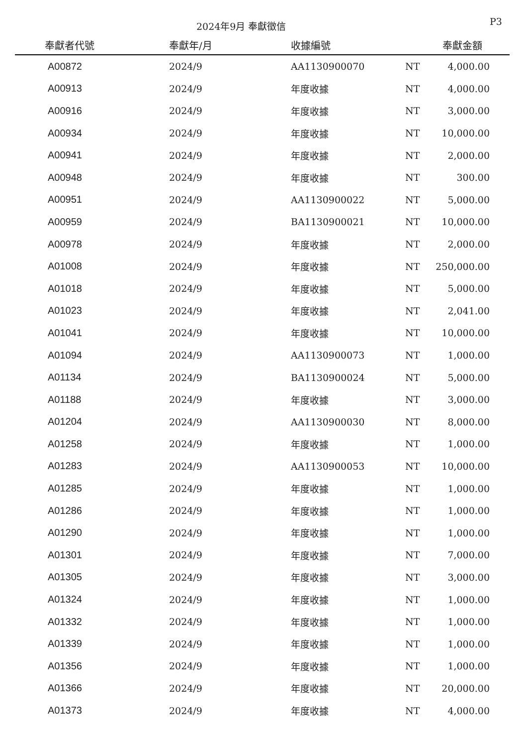2024年9月 奉獻徵信 P3
| 奉獻者代號 | 奉獻年/月 | 收據編號 | | 奉獻金額 |
| --- | --- | --- | --- | --- |
| A00872 | 2024/9 | AA1130900070 | NT | 4,000.00 |
| A00913 | 2024/9 | 年度收據 | NT | 4,000.00 |
| A00916 | 2024/9 | 年度收據 | NT | 3,000.00 |
| A00934 | 2024/9 | 年度收據 | NT | 10,000.00 |
| A00941 | 2024/9 | 年度收據 | NT | 2,000.00 |
| A00948 | 2024/9 | 年度收據 | NT | 300.00 |
| A00951 | 2024/9 | AA1130900022 | NT | 5,000.00 |
| A00959 | 2024/9 | BA1130900021 | NT | 10,000.00 |
| A00978 | 2024/9 | 年度收據 | NT | 2,000.00 |
| A01008 | 2024/9 | 年度收據 | NT | 250,000.00 |
| A01018 | 2024/9 | 年度收據 | NT | 5,000.00 |
| A01023 | 2024/9 | 年度收據 | NT | 2,041.00 |
| A01041 | 2024/9 | 年度收據 | NT | 10,000.00 |
| A01094 | 2024/9 | AA1130900073 | NT | 1,000.00 |
| A01134 | 2024/9 | BA1130900024 | NT | 5,000.00 |
| A01188 | 2024/9 | 年度收據 | NT | 3,000.00 |
| A01204 | 2024/9 | AA1130900030 | NT | 8,000.00 |
| A01258 | 2024/9 | 年度收據 | NT | 1,000.00 |
| A01283 | 2024/9 | AA1130900053 | NT | 10,000.00 |
| A01285 | 2024/9 | 年度收據 | NT | 1,000.00 |
| A01286 | 2024/9 | 年度收據 | NT | 1,000.00 |
| A01290 | 2024/9 | 年度收據 | NT | 1,000.00 |
| A01301 | 2024/9 | 年度收據 | NT | 7,000.00 |
| A01305 | 2024/9 | 年度收據 | NT | 3,000.00 |
| A01324 | 2024/9 | 年度收據 | NT | 1,000.00 |
| A01332 | 2024/9 | 年度收據 | NT | 1,000.00 |
| A01339 | 2024/9 | 年度收據 | NT | 1,000.00 |
| A01356 | 2024/9 | 年度收據 | NT | 1,000.00 |
| A01366 | 2024/9 | 年度收據 | NT | 20,000.00 |
| A01373 | 2024/9 | 年度收據 | NT | 4,000.00 |